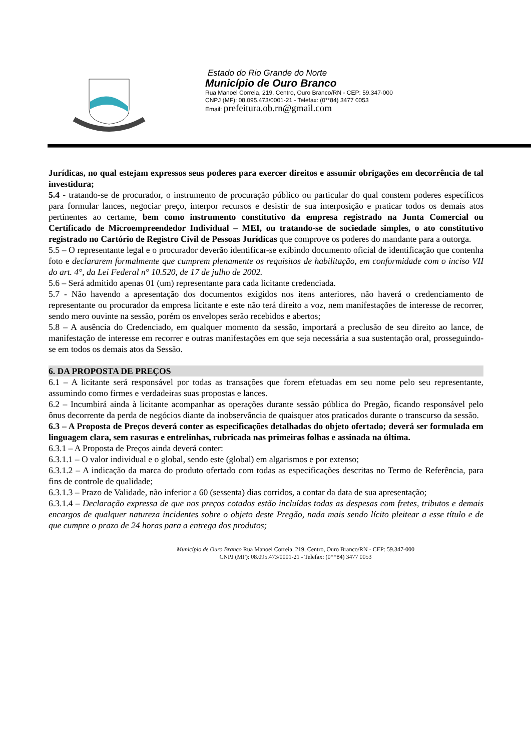Estado do Rio Grande do Norte
Município de Ouro Branco
Rua Manoel Correia, 219, Centro, Ouro Branco/RN - CEP: 59.347-000
CNPJ (MF): 08.095.473/0001-21 - Telefax: (0**84) 3477 0053
Email: prefeitura.ob.rn@gmail.com
Jurídicas, no qual estejam expressos seus poderes para exercer direitos e assumir obrigações em decorrência de tal investidura;
5.4 - tratando-se de procurador, o instrumento de procuração público ou particular do qual constem poderes específicos para formular lances, negociar preço, interpor recursos e desistir de sua interposição e praticar todos os demais atos pertinentes ao certame, bem como instrumento constitutivo da empresa registrado na Junta Comercial ou Certificado de Microempreendedor Individual – MEI, ou tratando-se de sociedade simples, o ato constitutivo registrado no Cartório de Registro Civil de Pessoas Jurídicas que comprove os poderes do mandante para a outorga.
5.5 – O representante legal e o procurador deverão identificar-se exibindo documento oficial de identificação que contenha foto e declararem formalmente que cumprem plenamente os requisitos de habilitação, em conformidade com o inciso VII do art. 4°, da Lei Federal n° 10.520, de 17 de julho de 2002.
5.6 – Será admitido apenas 01 (um) representante para cada licitante credenciada.
5.7 - Não havendo a apresentação dos documentos exigidos nos itens anteriores, não haverá o credenciamento de representante ou procurador da empresa licitante e este não terá direito a voz, nem manifestações de interesse de recorrer, sendo mero ouvinte na sessão, porém os envelopes serão recebidos e abertos;
5.8 – A ausência do Credenciado, em qualquer momento da sessão, importará a preclusão de seu direito ao lance, de manifestação de interesse em recorrer e outras manifestações em que seja necessária a sua sustentação oral, prosseguindo-se em todos os demais atos da Sessão.
6. DA PROPOSTA DE PREÇOS
6.1 – A licitante será responsável por todas as transações que forem efetuadas em seu nome pelo seu representante, assumindo como firmes e verdadeiras suas propostas e lances.
6.2 – Incumbirá ainda à licitante acompanhar as operações durante sessão pública do Pregão, ficando responsável pelo ônus decorrente da perda de negócios diante da inobservância de quaisquer atos praticados durante o transcurso da sessão.
6.3 – A Proposta de Preços deverá conter as especificações detalhadas do objeto ofertado; deverá ser formulada em linguagem clara, sem rasuras e entrelinhas, rubricada nas primeiras folhas e assinada na última.
6.3.1 – A Proposta de Preços ainda deverá conter:
6.3.1.1 – O valor individual e o global, sendo este (global) em algarismos e por extenso;
6.3.1.2 – A indicação da marca do produto ofertado com todas as especificações descritas no Termo de Referência, para fins de controle de qualidade;
6.3.1.3 – Prazo de Validade, não inferior a 60 (sessenta) dias corridos, a contar da data de sua apresentação;
6.3.1.4 – Declaração expressa de que nos preços cotados estão incluídas todas as despesas com fretes, tributos e demais encargos de qualquer natureza incidentes sobre o objeto deste Pregão, nada mais sendo lícito pleitear a esse título e de que cumpre o prazo de 24 horas para a entrega dos produtos;
Município de Ouro Branco Rua Manoel Correia, 219, Centro, Ouro Branco/RN - CEP: 59.347-000
CNPJ (MF): 08.095.473/0001-21 - Telefax: (0**84) 3477 0053